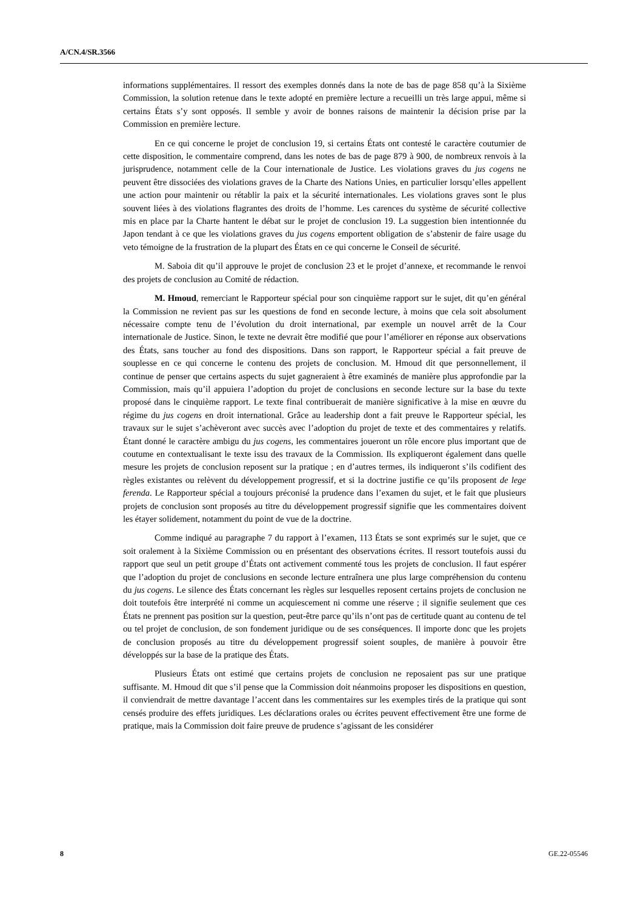A/CN.4/SR.3566
informations supplémentaires. Il ressort des exemples donnés dans la note de bas de page 858 qu’à la Sixième Commission, la solution retenue dans le texte adopté en première lecture a recueilli un très large appui, même si certains États s’y sont opposés. Il semble y avoir de bonnes raisons de maintenir la décision prise par la Commission en première lecture.
En ce qui concerne le projet de conclusion 19, si certains États ont contesté le caractère coutumier de cette disposition, le commentaire comprend, dans les notes de bas de page 879 à 900, de nombreux renvois à la jurisprudence, notamment celle de la Cour internationale de Justice. Les violations graves du jus cogens ne peuvent être dissociées des violations graves de la Charte des Nations Unies, en particulier lorsqu’elles appellent une action pour maintenir ou rétablir la paix et la sécurité internationales. Les violations graves sont le plus souvent liées à des violations flagrantes des droits de l’homme. Les carences du système de sécurité collective mis en place par la Charte hantent le débat sur le projet de conclusion 19. La suggestion bien intentionnée du Japon tendant à ce que les violations graves du jus cogens emportent obligation de s’abstenir de faire usage du veto témoigne de la frustration de la plupart des États en ce qui concerne le Conseil de sécurité.
M. Saboia dit qu’il approuve le projet de conclusion 23 et le projet d’annexe, et recommande le renvoi des projets de conclusion au Comité de rédaction.
M. Hmoud, remerciant le Rapporteur spécial pour son cinquième rapport sur le sujet, dit qu’en général la Commission ne revient pas sur les questions de fond en seconde lecture, à moins que cela soit absolument nécessaire compte tenu de l’évolution du droit international, par exemple un nouvel arrêt de la Cour internationale de Justice. Sinon, le texte ne devrait être modifié que pour l’améliorer en réponse aux observations des États, sans toucher au fond des dispositions. Dans son rapport, le Rapporteur spécial a fait preuve de souplesse en ce qui concerne le contenu des projets de conclusion. M. Hmoud dit que personnellement, il continue de penser que certains aspects du sujet gagneraient à être examinés de manière plus approfondie par la Commission, mais qu’il appuiera l’adoption du projet de conclusions en seconde lecture sur la base du texte proposé dans le cinquième rapport. Le texte final contribuerait de manière significative à la mise en œuvre du régime du jus cogens en droit international. Grâce au leadership dont a fait preuve le Rapporteur spécial, les travaux sur le sujet s’achèveront avec succès avec l’adoption du projet de texte et des commentaires y relatifs. Étant donné le caractère ambigu du jus cogens, les commentaires joueront un rôle encore plus important que de coutume en contextualisant le texte issu des travaux de la Commission. Ils expliqueront également dans quelle mesure les projets de conclusion reposent sur la pratique ; en d’autres termes, ils indiqueront s’ils codifient des règles existantes ou relèvent du développement progressif, et si la doctrine justifie ce qu’ils proposent de lege ferenda. Le Rapporteur spécial a toujours préconisé la prudence dans l’examen du sujet, et le fait que plusieurs projets de conclusion sont proposés au titre du développement progressif signifie que les commentaires doivent les étayer solidement, notamment du point de vue de la doctrine.
Comme indiqué au paragraphe 7 du rapport à l’examen, 113 États se sont exprimés sur le sujet, que ce soit oralement à la Sixième Commission ou en présentant des observations écrites. Il ressort toutefois aussi du rapport que seul un petit groupe d’États ont activement commenté tous les projets de conclusion. Il faut espérer que l’adoption du projet de conclusions en seconde lecture entraînera une plus large compréhension du contenu du jus cogens. Le silence des États concernant les règles sur lesquelles reposent certains projets de conclusion ne doit toutefois être interprété ni comme un acquiescement ni comme une réserve ; il signifie seulement que ces États ne prennent pas position sur la question, peut-être parce qu’ils n’ont pas de certitude quant au contenu de tel ou tel projet de conclusion, de son fondement juridique ou de ses conséquences. Il importe donc que les projets de conclusion proposés au titre du développement progressif soient souples, de manière à pouvoir être développés sur la base de la pratique des États.
Plusieurs États ont estimé que certains projets de conclusion ne reposaient pas sur une pratique suffisante. M. Hmoud dit que s’il pense que la Commission doit néanmoins proposer les dispositions en question, il conviendrait de mettre davantage l’accent dans les commentaires sur les exemples tirés de la pratique qui sont censés produire des effets juridiques. Les déclarations orales ou écrites peuvent effectivement être une forme de pratique, mais la Commission doit faire preuve de prudence s’agissant de les considérer
8 GE.22-05546